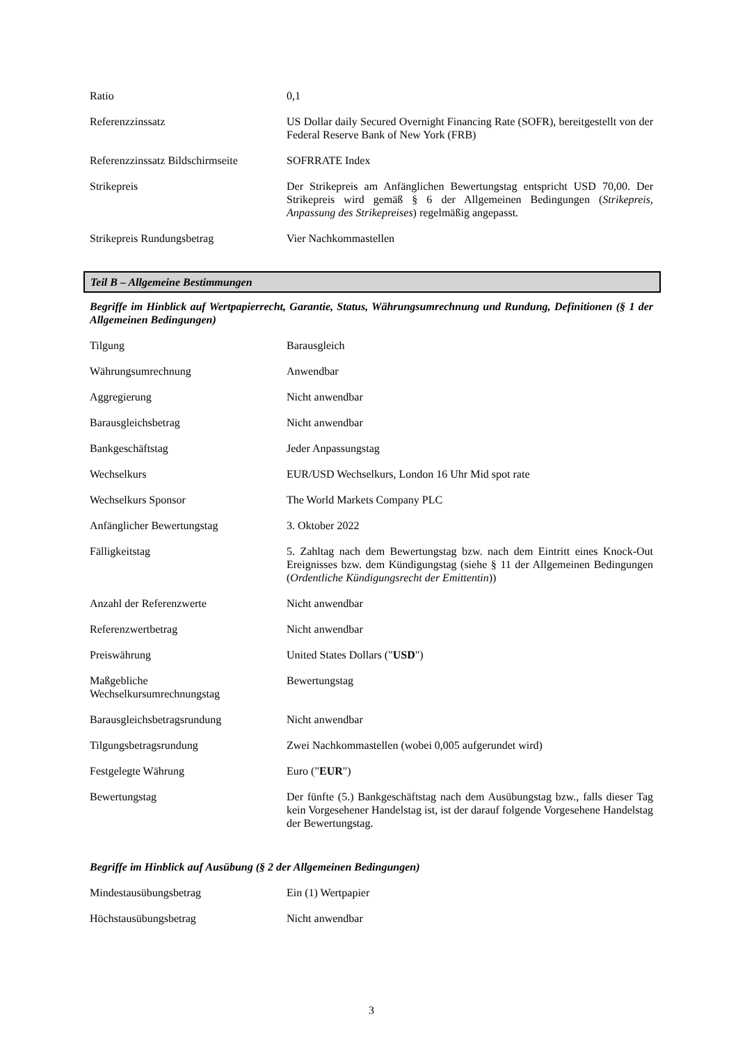| Ratio | 0,1 |
| Referenzzinssatz | US Dollar daily Secured Overnight Financing Rate (SOFR), bereitgestellt von der Federal Reserve Bank of New York (FRB) |
| Referenzzinssatz Bildschirmseite | SOFRRATE Index |
| Strikepreis | Der Strikepreis am Anfänglichen Bewertungstag entspricht USD 70,00. Der Strikepreis wird gemäß § 6 der Allgemeinen Bedingungen ( Strikepreis, Anpassung des Strikepreises ) regelmäßig angepasst. |
| Strikepreis Rundungsbetrag | Vier Nachkommastellen |
Teil B – Allgemeine Bestimmungen
Begriffe im Hinblick auf Wertpapierrecht, Garantie, Status, Währungsumrechnung und Rundung, Definitionen (§ 1 der Allgemeinen Bedingungen)
| Tilgung | Barausgleich |
| Währungsumrechnung | Anwendbar |
| Aggregierung | Nicht anwendbar |
| Barausgleichsbetrag | Nicht anwendbar |
| Bankgeschäftstag | Jeder Anpassungstag |
| Wechselkurs | EUR/USD Wechselkurs, London 16 Uhr Mid spot rate |
| Wechselkurs Sponsor | The World Markets Company PLC |
| Anfänglicher Bewertungstag | 3. Oktober 2022 |
| Fälligkeitstag | 5. Zahltag nach dem Bewertungstag bzw. nach dem Eintritt eines Knock-Out Ereignisses bzw. dem Kündigungstag (siehe § 11 der Allgemeinen Bedingungen ( Ordentliche Kündigungsrecht der Emittentin )) |
| Anzahl der Referenzwerte | Nicht anwendbar |
| Referenzwertbetrag | Nicht anwendbar |
| Preiswährung | United States Dollars (" USD ") |
| Maßgebliche Wechselkursumrechnungstag | Bewertungstag |
| Barausgleichsbetragsrundung | Nicht anwendbar |
| Tilgungsbetragsrundung | Zwei Nachkommastellen (wobei 0,005 aufgerundet wird) |
| Festgelegte Währung | Euro (" EUR ") |
| Bewertungstag | Der fünfte (5.) Bankgeschäftstag nach dem Ausübungstag bzw., falls dieser Tag kein Vorgesehener Handelstag ist, ist der darauf folgende Vorgesehene Handelstag der Bewertungstag. |
Begriffe im Hinblick auf Ausübung (§ 2 der Allgemeinen Bedingungen)
| Mindestausübungsbetrag | Ein (1) Wertpapier |
| Höchstausübungsbetrag | Nicht anwendbar |
3